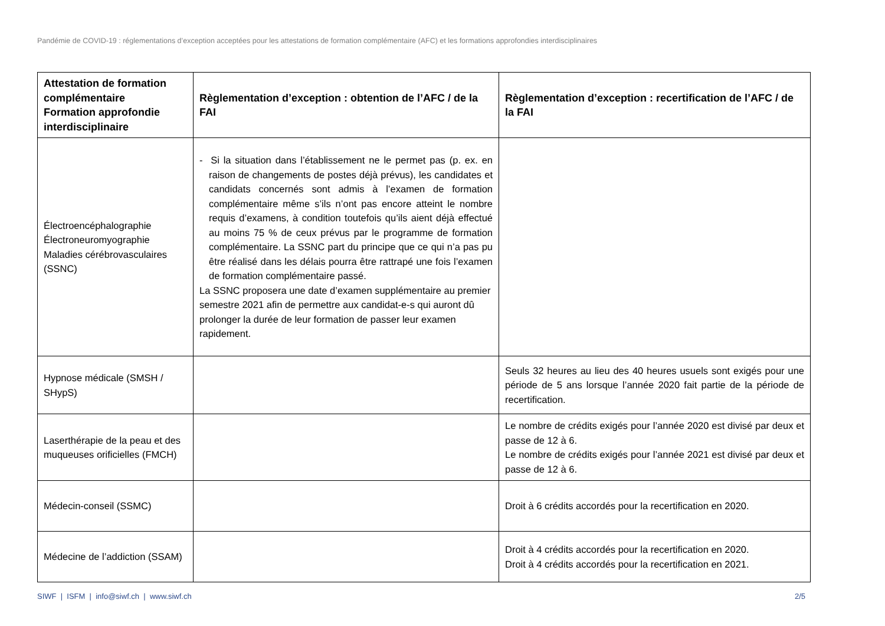Pandémie de COVID-19 : réglementations d’exception acceptées pour les attestations de formation complémentaire (AFC) et les formations approfondies interdisciplinaires
| Attestation de formation complémentaire Formation approfondie interdisciplinaire | Règlementation d’exception : obtention de l’AFC / de la FAI | Règlementation d’exception : recertification de l’AFC / de la FAI |
| --- | --- | --- |
| Électroencéphalographie Électroneuromyographie Maladies cérébrovasculaires (SSNC) | - Si la situation dans l’établissement ne le permet pas (p. ex. en raison de changements de postes déjà prévus), les candidates et candidats concernés sont admis à l’examen de formation complémentaire même s’ils n’ont pas encore atteint le nombre requis d’examens, à condition toutefois qu’ils aient déjà effectué au moins 75 % de ceux prévus par le programme de formation complémentaire. La SSNC part du principe que ce qui n’a pas pu être réalisé dans les délais pourra être rattrapé une fois l’examen de formation complémentaire passé. La SSNC proposera une date d’examen supplémentaire au premier semestre 2021 afin de permettre aux candidat-e-s qui auront dû prolonger la durée de leur formation de passer leur examen rapidement. | |
| Hypnose médicale (SMSH / SHypS) | | Seuls 32 heures au lieu des 40 heures usuels sont exigés pour une période de 5 ans lorsque l’année 2020 fait partie de la période de recertification. |
| Laserthérapie de la peau et des muqueuses orificielles (FMCH) | | Le nombre de crédits exigés pour l’année 2020 est divisé par deux et passe de 12 à 6. Le nombre de crédits exigés pour l’année 2021 est divisé par deux et passe de 12 à 6. |
| Médecin-conseil (SSMC) | | Droit à 6 crédits accordés pour la recertification en 2020. |
| Médecine de l’addiction (SSAM) | | Droit à 4 crédits accordés pour la recertification en 2020. Droit à 4 crédits accordés pour la recertification en 2021. |
SIWF | ISFM | info@siwf.ch | www.siwf.ch 2/5